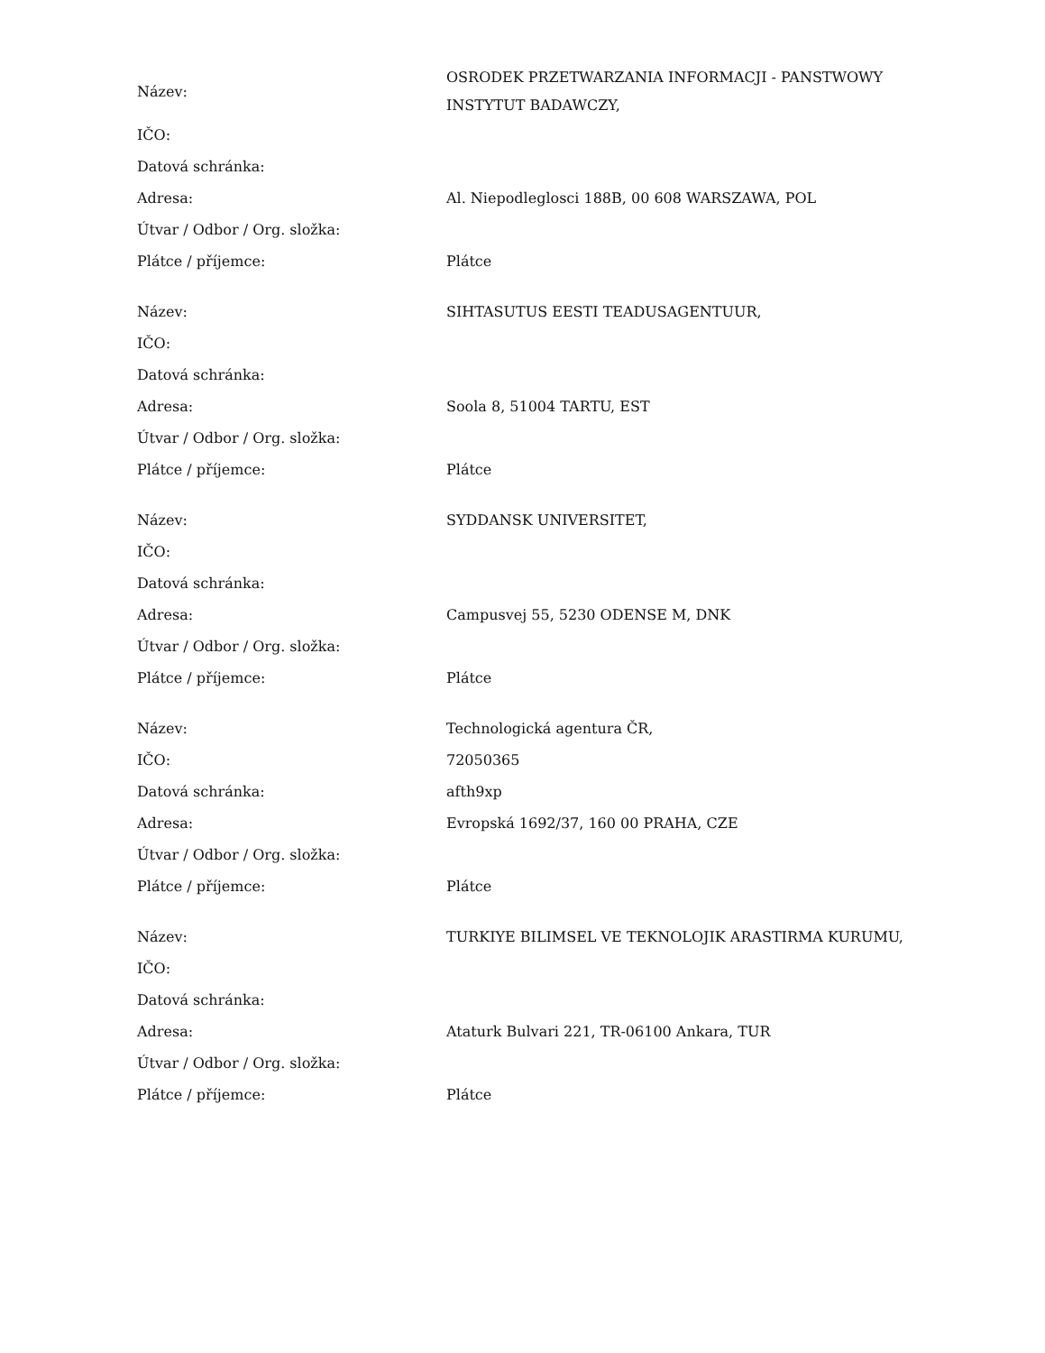| Název: | OSRODEK PRZETWARZANIA INFORMACJI - PANSTWOWY INSTYTUT BADAWCZY, |
| IČO: | |
| Datová schránka: | |
| Adresa: | Al. Niepodleglosci 188B, 00 608 WARSZAWA, POL |
| Útvar / Odbor / Org. složka: | |
| Plátce / příjemce: | Plátce |
| Název: | SIHTASUTUS EESTI TEADUSAGENTUUR, |
| IČO: | |
| Datová schránka: | |
| Adresa: | Soola 8, 51004 TARTU, EST |
| Útvar / Odbor / Org. složka: | |
| Plátce / příjemce: | Plátce |
| Název: | SYDDANSK UNIVERSITET, |
| IČO: | |
| Datová schránka: | |
| Adresa: | Campusvej 55, 5230 ODENSE M, DNK |
| Útvar / Odbor / Org. složka: | |
| Plátce / příjemce: | Plátce |
| Název: | Technologická agentura ČR, |
| IČO: | 72050365 |
| Datová schránka: | afth9xp |
| Adresa: | Evropská 1692/37, 160 00 PRAHA, CZE |
| Útvar / Odbor / Org. složka: | |
| Plátce / příjemce: | Plátce |
| Název: | TURKIYE BILIMSEL VE TEKNOLOJIK ARASTIRMA KURUMU, |
| IČO: | |
| Datová schránka: | |
| Adresa: | Ataturk Bulvari 221, TR-06100 Ankara, TUR |
| Útvar / Odbor / Org. složka: | |
| Plátce / příjemce: | Plátce |